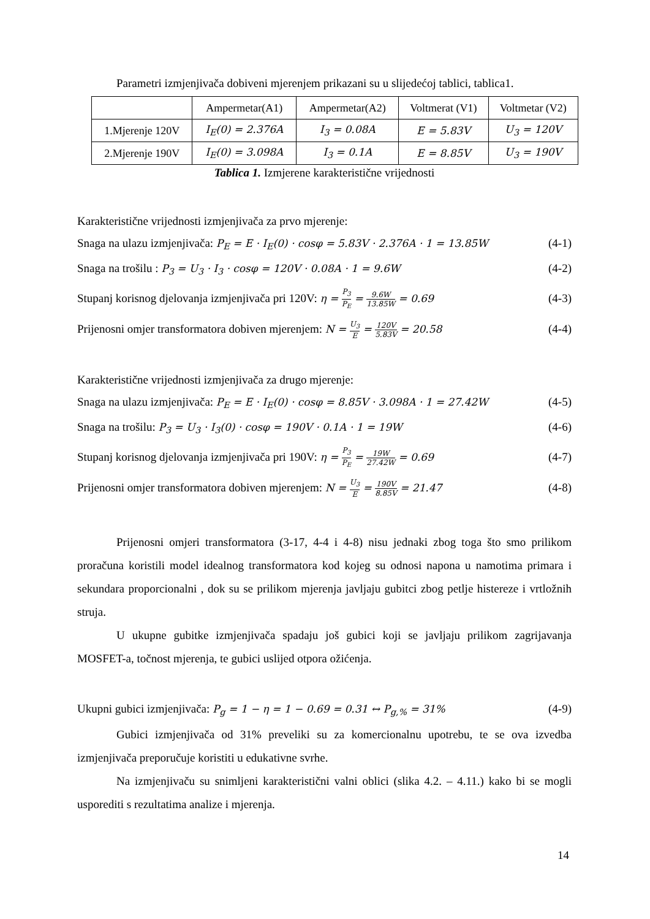Parametri izmjenjivača dobiveni mjerenjem prikazani su u slijedećoj tablici, tablica1.
| | Ampermetar(A1) | Ampermetar(A2) | Voltmerat (V1) | Voltmetar (V2) |
| 1.Mjerenje 120V | I<sub>E</sub>(0) = 2.376A | I<sub>3</sub> = 0.08A | E = 5.83V | U<sub>3</sub> = 120V |
| 2.Mjerenje 190V | I<sub>E</sub>(0) = 3.098A | I<sub>3</sub> = 0.1A | E = 8.85V | U<sub>3</sub> = 190V |
Tablica 1. Izmjerene karakteristične vrijednosti
Karakteristične vrijednosti izmjenjivača za prvo mjerenje:
Snaga na ulazu izmjenjivača: P<sub>E</sub> = E · I<sub>E</sub>(0) · cosφ = 5.83V · 2.376A · 1 = 13.85W (4-1)
Snaga na trošilu : P<sub>3</sub> = U<sub>3</sub> · I<sub>3</sub> · cosφ = 120V · 0.08A · 1 = 9.6W (4-2)
Stupanj korisnog djelovanja izmjenjivača pri 120V: η = P<sub>3</sub> P<sub>E</sub> = 9.6W 13.85W = 0.69 (4-3)
Prijenosni omjer transformatora dobiven mjerenjem: N = U<sub>3</sub> E = 120V 5.83V = 20.58 (4-4)
Karakteristične vrijednosti izmjenjivača za drugo mjerenje:
Snaga na ulazu izmjenjivača: P<sub>E</sub> = E · I<sub>E</sub>(0) · cosφ = 8.85V · 3.098A · 1 = 27.42W (4-5)
Snaga na trošilu: P<sub>3</sub> = U<sub>3</sub> · I<sub>3</sub>(0) · cosφ = 190V · 0.1A · 1 = 19W (4-6)
Stupanj korisnog djelovanja izmjenjivača pri 190V: η = P<sub>3</sub> P<sub>E</sub> = 19W 27.42W = 0.69 (4-7)
Prijenosni omjer transformatora dobiven mjerenjem: N = U<sub>3</sub> E = 190V 8.85V = 21.47 (4-8)
Prijenosni omjeri transformatora (3-17, 4-4 i 4-8) nisu jednaki zbog toga što smo prilikom proračuna koristili model idealnog transformatora kod kojeg su odnosi napona u namotima primara i sekundara proporcionalni , dok su se prilikom mjerenja javljaju gubitci zbog petlje histereze i vrtložnih struja.
U ukupne gubitke izmjenjivača spadaju još gubici koji se javljaju prilikom zagrijavanja MOSFET-a, točnost mjerenja, te gubici uslijed otpora ožićenja.
Ukupni gubici izmjenjivača: P<sub>g</sub> = 1 − η = 1 − 0.69 = 0.31 ↔ P<sub>g,%</sub> = 31% (4-9)
Gubici izmjenjivača od 31% preveliki su za komercionalnu upotrebu, te se ova izvedba izmjenjivača preporučuje koristiti u edukativne svrhe.
Na izmjenjivaču su snimljeni karakteristični valni oblici (slika 4.2. – 4.11.) kako bi se mogli usporediti s rezultatima analize i mjerenja.
14